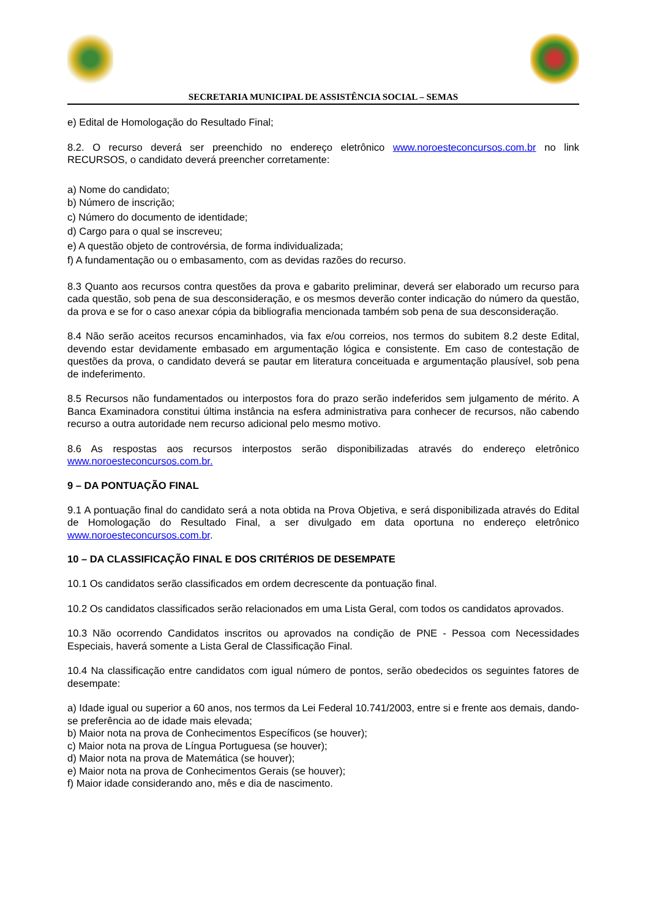SECRETARIA MUNICIPAL DE ASSISTÊNCIA SOCIAL – SEMAS
e) Edital de Homologação do Resultado Final;
8.2. O recurso deverá ser preenchido no endereço eletrônico www.noroesteconcursos.com.br no link RECURSOS, o candidato deverá preencher corretamente:
a) Nome do candidato;
b) Número de inscrição;
c) Número do documento de identidade;
d) Cargo para o qual se inscreveu;
e) A questão objeto de controvérsia, de forma individualizada;
f) A fundamentação ou o embasamento, com as devidas razões do recurso.
8.3 Quanto aos recursos contra questões da prova e gabarito preliminar, deverá ser elaborado um recurso para cada questão, sob pena de sua desconsideração, e os mesmos deverão conter indicação do número da questão, da prova e se for o caso anexar cópia da bibliografia mencionada também sob pena de sua desconsideração.
8.4 Não serão aceitos recursos encaminhados, via fax e/ou correios, nos termos do subitem 8.2 deste Edital, devendo estar devidamente embasado em argumentação lógica e consistente. Em caso de contestação de questões da prova, o candidato deverá se pautar em literatura conceituada e argumentação plausível, sob pena de indeferimento.
8.5 Recursos não fundamentados ou interpostos fora do prazo serão indeferidos sem julgamento de mérito. A Banca Examinadora constitui última instância na esfera administrativa para conhecer de recursos, não cabendo recurso a outra autoridade nem recurso adicional pelo mesmo motivo.
8.6 As respostas aos recursos interpostos serão disponibilizadas através do endereço eletrônico www.noroesteconcursos.com.br.
9 – DA PONTUAÇÃO FINAL
9.1 A pontuação final do candidato será a nota obtida na Prova Objetiva, e será disponibilizada através do Edital de Homologação do Resultado Final, a ser divulgado em data oportuna no endereço eletrônico www.noroesteconcursos.com.br.
10 – DA CLASSIFICAÇÃO FINAL E DOS CRITÉRIOS DE DESEMPATE
10.1 Os candidatos serão classificados em ordem decrescente da pontuação final.
10.2 Os candidatos classificados serão relacionados em uma Lista Geral, com todos os candidatos aprovados.
10.3 Não ocorrendo Candidatos inscritos ou aprovados na condição de PNE - Pessoa com Necessidades Especiais, haverá somente a Lista Geral de Classificação Final.
10.4 Na classificação entre candidatos com igual número de pontos, serão obedecidos os seguintes fatores de desempate:
a) Idade igual ou superior a 60 anos, nos termos da Lei Federal 10.741/2003, entre si e frente aos demais, dando-se preferência ao de idade mais elevada;
b) Maior nota na prova de Conhecimentos Específicos (se houver);
c) Maior nota na prova de Língua Portuguesa (se houver);
d) Maior nota na prova de Matemática (se houver);
e) Maior nota na prova de Conhecimentos Gerais (se houver);
f) Maior idade considerando ano, mês e dia de nascimento.